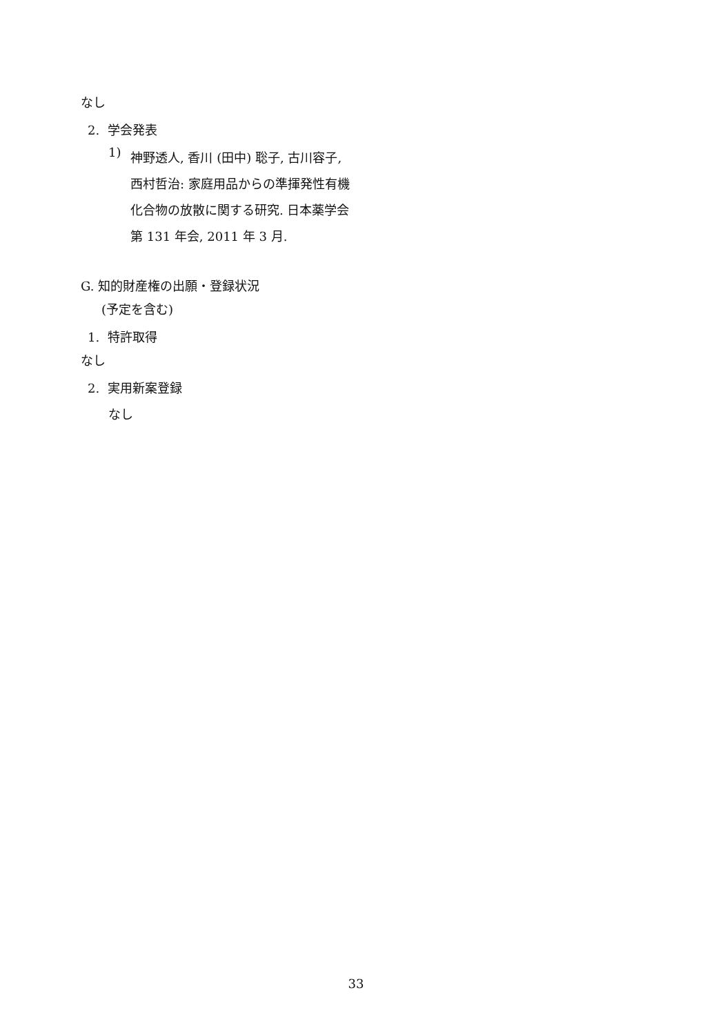なし
2. 学会発表
1)
神野透人, 香川 (田中) 聡子, 古川容子, 西村哲治: 家庭用品からの準揮発性有機化合物の放散に関する研究. 日本薬学会第 131 年会, 2011 年 3 月.
G. 知的財産権の出願・登録状況
(予定を含む)
1. 特許取得
なし
2. 実用新案登録
なし
33